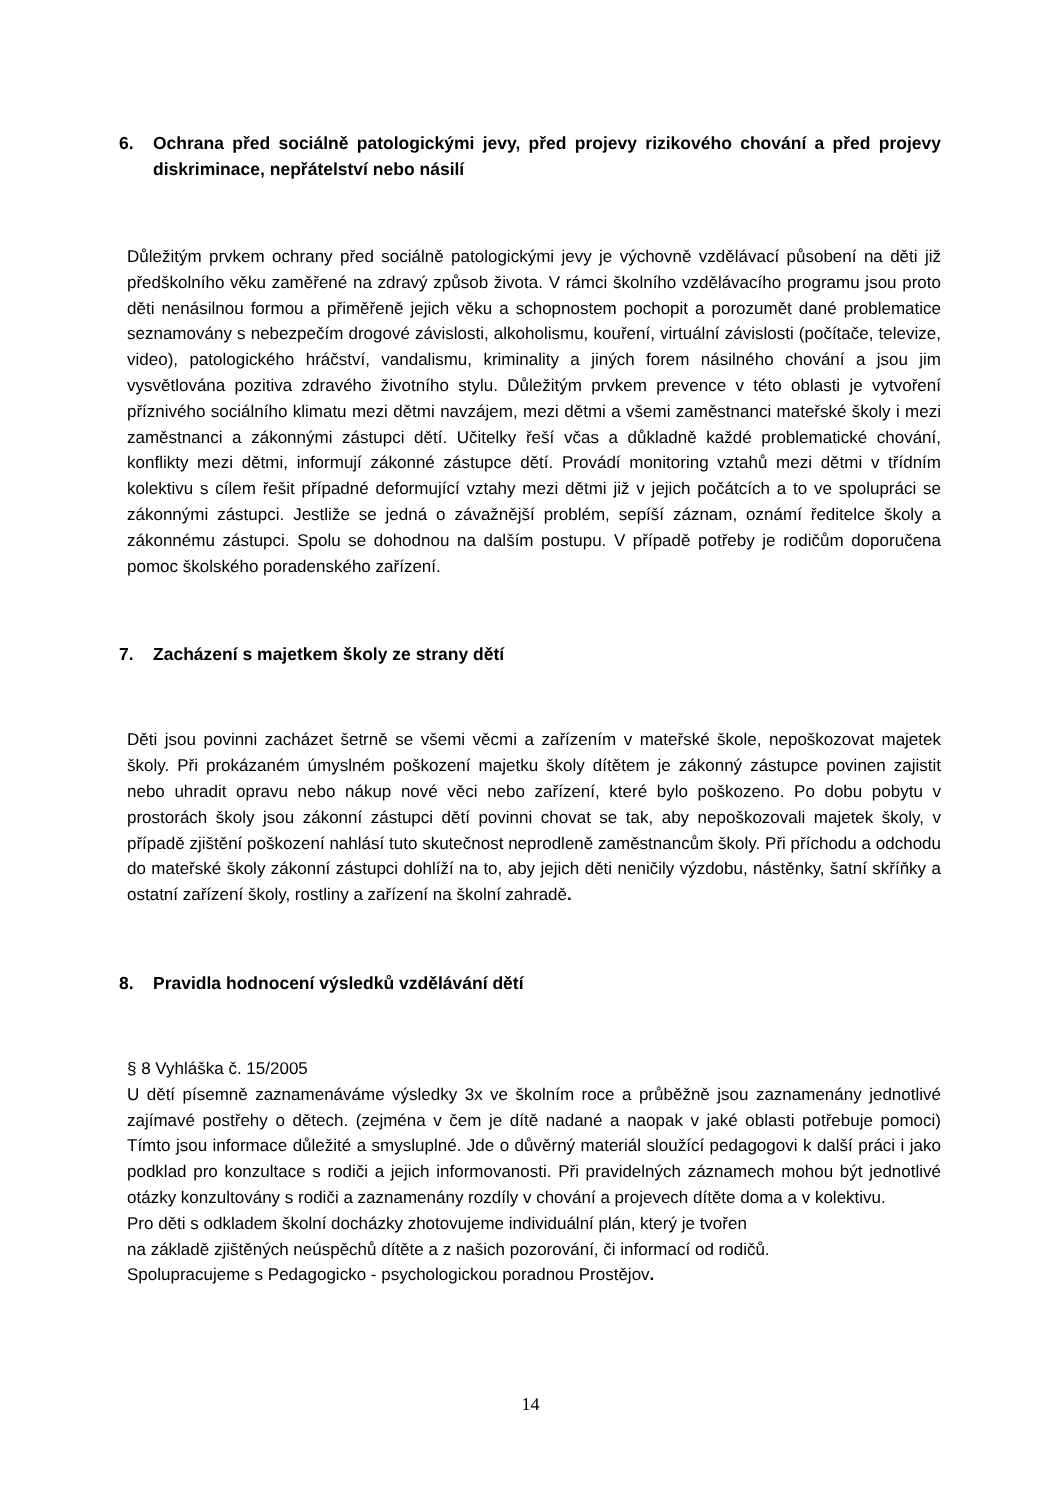6. Ochrana před sociálně patologickými jevy, před projevy rizikového chování a před projevy diskriminace, nepřátelství nebo násilí
Důležitým prvkem ochrany před sociálně patologickými jevy je výchovně vzdělávací působení na děti již předškolního věku zaměřené na zdravý způsob života. V rámci školního vzdělávacího programu jsou proto děti nenásilnou formou a přiměřeně jejich věku a schopnostem pochopit a porozumět dané problematice seznamovány s nebezpečím drogové závislosti, alkoholismu, kouření, virtuální závislosti (počítače, televize, video), patologického hráčství, vandalismu, kriminality a jiných forem násilného chování a jsou jim vysvětlována pozitiva zdravého životního stylu. Důležitým prvkem prevence v této oblasti je vytvoření příznivého sociálního klimatu mezi dětmi navzájem, mezi dětmi a všemi zaměstnanci mateřské školy i mezi zaměstnanci a zákonnými zástupci dětí. Učitelky řeší včas a důkladně každé problematické chování, konflikty mezi dětmi, informují zákonné zástupce dětí. Provádí monitoring vztahů mezi dětmi v třídním kolektivu s cílem řešit případné deformující vztahy mezi dětmi již v jejich počátcích a to ve spolupráci se zákonnými zástupci. Jestliže se jedná o závažnější problém, sepíší záznam, oznámí ředitelce školy a zákonnému zástupci. Spolu se dohodnou na dalším postupu. V případě potřeby je rodičům doporučena pomoc školského poradenského zařízení.
7. Zacházení s majetkem školy ze strany dětí
Děti jsou povinni zacházet šetrně se všemi věcmi a zařízením v mateřské škole, nepoškozovat majetek školy. Při prokázaném úmyslném poškození majetku školy dítětem je zákonný zástupce povinen zajistit nebo uhradit opravu nebo nákup nové věci nebo zařízení, které bylo poškozeno. Po dobu pobytu v prostorách školy jsou zákonní zástupci dětí povinni chovat se tak, aby nepoškozovali majetek školy, v případě zjištění poškození nahlásí tuto skutečnost neprodleně zaměstnancům školy. Při příchodu a odchodu do mateřské školy zákonní zástupci dohlíží na to, aby jejich děti neničily výzdobu, nástěnky, šatní skříňky a ostatní zařízení školy, rostliny a zařízení na školní zahradě.
8. Pravidla hodnocení výsledků vzdělávání dětí
§ 8 Vyhláška č. 15/2005
U dětí písemně zaznamenáváme výsledky 3x ve školním roce a průběžně jsou zaznamenány jednotlivé zajímavé postřehy o dětech. (zejména v čem je dítě nadané a naopak v jaké oblasti potřebuje pomoci) Tímto jsou informace důležité a smysluplné. Jde o důvěrný materiál sloužící pedagogovi k další práci i jako podklad pro konzultace s rodiči a jejich informovanosti. Při pravidelných záznamech mohou být jednotlivé otázky konzultovány s rodiči a zaznamenány rozdíly v chování a projevech dítěte doma a v kolektivu.
Pro děti s odkladem školní docházky zhotovujeme individuální plán, který je tvořen
na základě zjištěných neúspěchů dítěte a z našich pozorování, či informací od rodičů.
Spolupracujeme s Pedagogicko - psychologickou poradnou Prostějov.
14